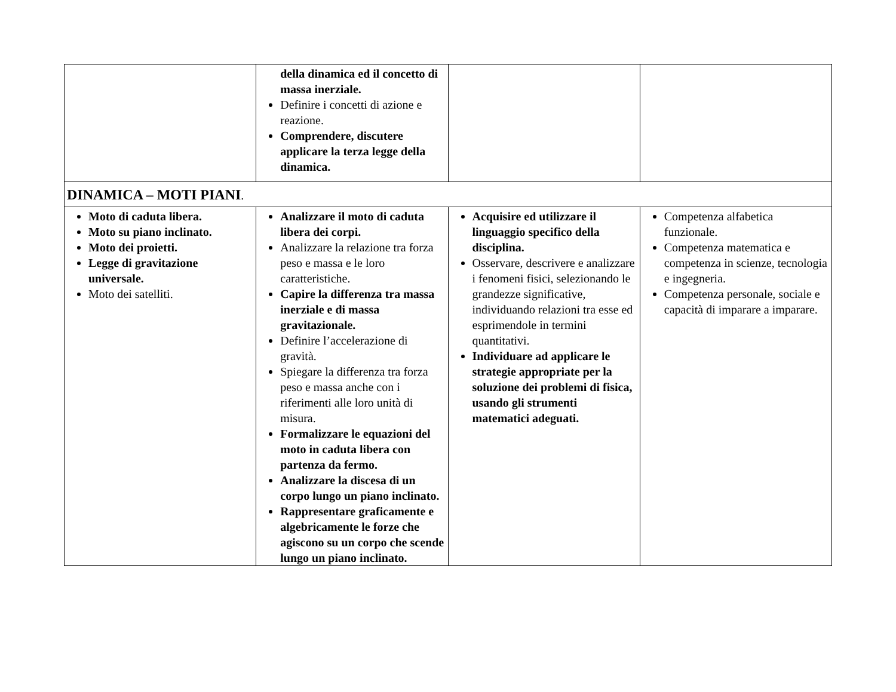| | della dinamica ed il concetto di massa inerziale. Definire i concetti di azione e reazione. Comprendere, discutere applicare la terza legge della dinamica. | | |
| DINAMICA – MOTI PIANI . | | | |
| Moto di caduta libera. Moto su piano inclinato. Moto dei proietti. Legge di gravitazione universale. Moto dei satelliti. | Analizzare il moto di caduta libera dei corpi. Analizzare la relazione tra forza peso e massa e le loro caratteristiche. Capire la differenza tra massa inerziale e di massa gravitazionale. Definire l’accelerazione di gravità. Spiegare la differenza tra forza peso e massa anche con i riferimenti alle loro unità di misura. Formalizzare le equazioni del moto in caduta libera con partenza da fermo. Analizzare la discesa di un corpo lungo un piano inclinato. Rappresentare graficamente e algebricamente le forze che agiscono su un corpo che scende lungo un piano inclinato. | Acquisire ed utilizzare il linguaggio specifico della disciplina. Osservare, descrivere e analizzare i fenomeni fisici, selezionando le grandezze significative, individuando relazioni tra esse ed esprimendole in termini quantitativi. Individuare ad applicare le strategie appropriate per la soluzione dei problemi di fisica, usando gli strumenti matematici adeguati. | Competenza alfabetica funzionale. Competenza matematica e competenza in scienze, tecnologia e ingegneria. Competenza personale, sociale e capacità di imparare a imparare. |